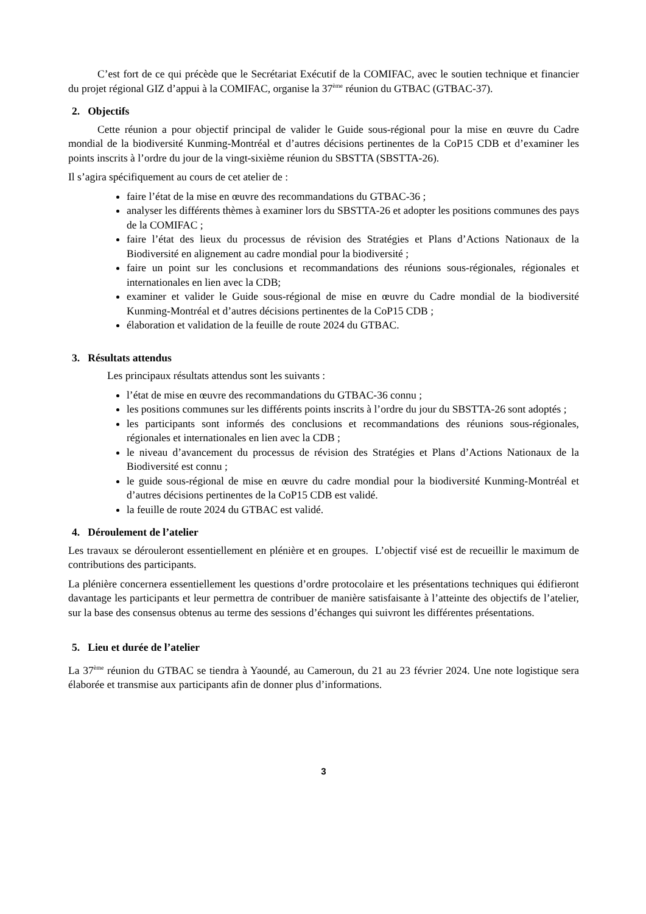C’est fort de ce qui précède que le Secrétariat Exécutif de la COMIFAC, avec le soutien technique et financier du projet régional GIZ d’appui à la COMIFAC, organise la 37<sup>ème</sup> réunion du GTBAC (GTBAC-37).
2. Objectifs
Cette réunion a pour objectif principal de valider le Guide sous-régional pour la mise en œuvre du Cadre mondial de la biodiversité Kunming-Montréal et d’autres décisions pertinentes de la CoP15 CDB et d’examiner les points inscrits à l’ordre du jour de la vingt-sixième réunion du SBSTTA (SBSTTA-26).
Il s’agira spécifiquement au cours de cet atelier de :
faire l’état de la mise en œuvre des recommandations du GTBAC-36 ;
analyser les différents thèmes à examiner lors du SBSTTA-26 et adopter les positions communes des pays de la COMIFAC ;
faire l’état des lieux du processus de révision des Stratégies et Plans d’Actions Nationaux de la Biodiversité en alignement au cadre mondial pour la biodiversité ;
faire un point sur les conclusions et recommandations des réunions sous-régionales, régionales et internationales en lien avec la CDB;
examiner et valider le Guide sous-régional de mise en œuvre du Cadre mondial de la biodiversité Kunming-Montréal et d’autres décisions pertinentes de la CoP15 CDB ;
élaboration et validation de la feuille de route 2024 du GTBAC.
3. Résultats attendus
Les principaux résultats attendus sont les suivants :
l’état de mise en œuvre des recommandations du GTBAC-36 connu ;
les positions communes sur les différents points inscrits à l’ordre du jour du SBSTTA-26 sont adoptés ;
les participants sont informés des conclusions et recommandations des réunions sous-régionales, régionales et internationales en lien avec la CDB ;
le niveau d’avancement du processus de révision des Stratégies et Plans d’Actions Nationaux de la Biodiversité est connu ;
le guide sous-régional de mise en œuvre du cadre mondial pour la biodiversité Kunming-Montréal et d’autres décisions pertinentes de la CoP15 CDB est validé.
la feuille de route 2024 du GTBAC est validé.
4. Déroulement de l’atelier
Les travaux se dérouleront essentiellement en plénière et en groupes. L’objectif visé est de recueillir le maximum de contributions des participants.
La plénière concernera essentiellement les questions d’ordre protocolaire et les présentations techniques qui édifieront davantage les participants et leur permettra de contribuer de manière satisfaisante à l’atteinte des objectifs de l’atelier, sur la base des consensus obtenus au terme des sessions d’échanges qui suivront les différentes présentations.
5. Lieu et durée de l’atelier
La 37<sup>ème</sup> réunion du GTBAC se tiendra à Yaoundé, au Cameroun, du 21 au 23 février 2024. Une note logistique sera élaborée et transmise aux participants afin de donner plus d’informations.
3